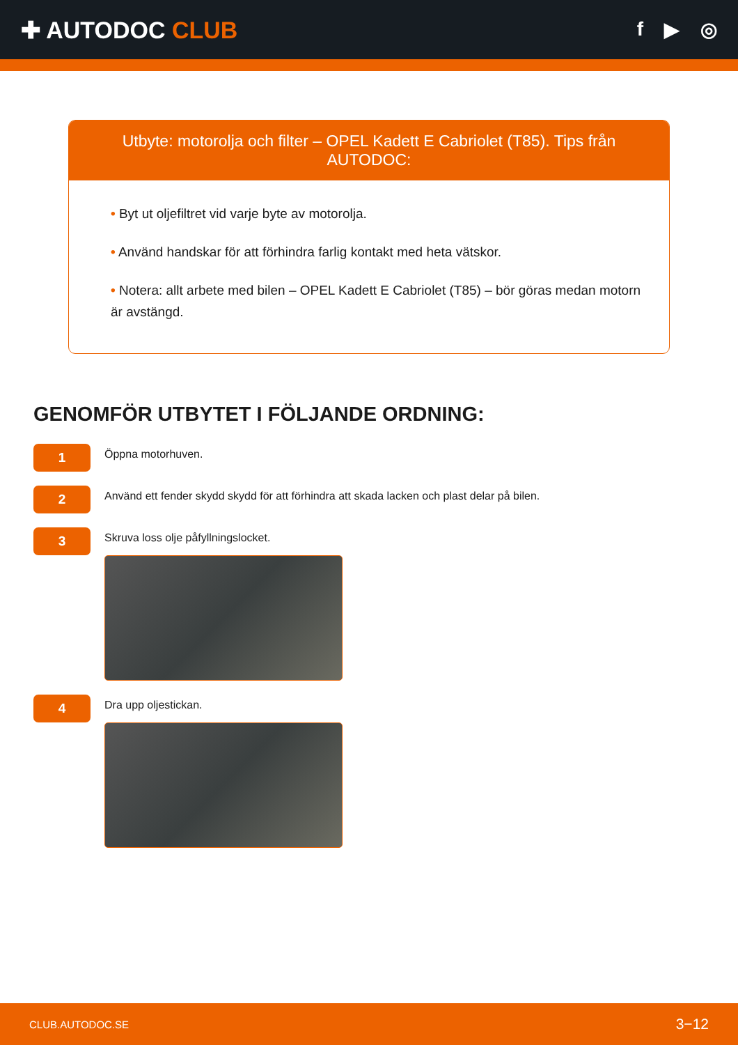✚ AUTODOC CLUB
f ▶ ◎
Utbyte: motorolja och filter – OPEL Kadett E Cabriolet (T85). Tips från AUTODOC:
• Byt ut oljefiltret vid varje byte av motorolja.
• Använd handskar för att förhindra farlig kontakt med heta vätskor.
• Notera: allt arbete med bilen – OPEL Kadett E Cabriolet (T85) – bör göras medan motorn är avstängd.
GENOMFÖR UTBYTET I FÖLJANDE ORDNING:
1
Öppna motorhuven.
2
Använd ett fender skydd skydd för att förhindra att skada lacken och plast delar på bilen.
3
Skruva loss olje påfyllningslocket.
4
Dra upp oljestickan.
CLUB.AUTODOC.SE 3−12